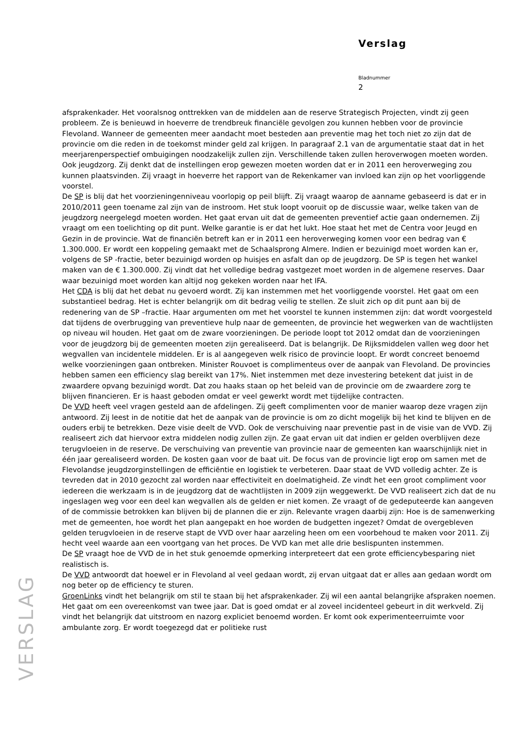Verslag
Bladnummer
2
afsprakenkader. Het vooralsnog onttrekken van de middelen aan de reserve Strategisch Projecten, vindt zij geen probleem. Ze is benieuwd in hoeverre de trendbreuk financiële gevolgen zou kunnen hebben voor de provincie Flevoland. Wanneer de gemeenten meer aandacht moet besteden aan preventie mag het toch niet zo zijn dat de provincie om die reden in de toekomst minder geld zal krijgen. In paragraaf 2.1 van de argumentatie staat dat in het meerjarenperspectief ombuigingen noodzakelijk zullen zijn. Verschillende taken zullen heroverwogen moeten worden. Ook jeugdzorg. Zij denkt dat de instellingen erop gewezen moeten worden dat er in 2011 een heroverweging zou kunnen plaatsvinden. Zij vraagt in hoeverre het rapport van de Rekenkamer van invloed kan zijn op het voorliggende voorstel.
De SP is blij dat het voorzieningenniveau voorlopig op peil blijft. Zij vraagt waarop de aanname gebaseerd is dat er in 2010/2011 geen toename zal zijn van de instroom. Het stuk loopt vooruit op de discussie waar, welke taken van de jeugdzorg neergelegd moeten worden. Het gaat ervan uit dat de gemeenten preventief actie gaan ondernemen. Zij vraagt om een toelichting op dit punt. Welke garantie is er dat het lukt. Hoe staat het met de Centra voor Jeugd en Gezin in de provincie. Wat de financiën betreft kan er in 2011 een heroverweging komen voor een bedrag van € 1.300.000. Er wordt een koppeling gemaakt met de Schaalsprong Almere. Indien er bezuinigd moet worden kan er, volgens de SP -fractie, beter bezuinigd worden op huisjes en asfalt dan op de jeugdzorg. De SP is tegen het wankel maken van de € 1.300.000. Zij vindt dat het volledige bedrag vastgezet moet worden in de algemene reserves. Daar waar bezuinigd moet worden kan altijd nog gekeken worden naar het IFA.
Het CDA is blij dat het debat nu gevoerd wordt. Zij kan instemmen met het voorliggende voorstel. Het gaat om een substantieel bedrag. Het is echter belangrijk om dit bedrag veilig te stellen. Ze sluit zich op dit punt aan bij de redenering van de SP –fractie. Haar argumenten om met het voorstel te kunnen instemmen zijn: dat wordt voorgesteld dat tijdens de overbrugging van preventieve hulp naar de gemeenten, de provincie het wegwerken van de wachtlijsten op niveau wil houden. Het gaat om de zware voorzieningen. De periode loopt tot 2012 omdat dan de voorzieningen voor de jeugdzorg bij de gemeenten moeten zijn gerealiseerd. Dat is belangrijk. De Rijksmiddelen vallen weg door het wegvallen van incidentele middelen. Er is al aangegeven welk risico de provincie loopt. Er wordt concreet benoemd welke voorzieningen gaan ontbreken. Minister Rouvoet is complimenteus over de aanpak van Flevoland. De provincies hebben samen een efficiency slag bereikt van 17%. Niet instemmen met deze investering betekent dat juist in de zwaardere opvang bezuinigd wordt. Dat zou haaks staan op het beleid van de provincie om de zwaardere zorg te blijven financieren. Er is haast geboden omdat er veel gewerkt wordt met tijdelijke contracten.
De VVD heeft veel vragen gesteld aan de afdelingen. Zij geeft complimenten voor de manier waarop deze vragen zijn antwoord. Zij leest in de notitie dat het de aanpak van de provincie is om zo dicht mogelijk bij het kind te blijven en de ouders erbij te betrekken. Deze visie deelt de VVD. Ook de verschuiving naar preventie past in de visie van de VVD. Zij realiseert zich dat hiervoor extra middelen nodig zullen zijn. Ze gaat ervan uit dat indien er gelden overblijven deze terugvloeien in de reserve. De verschuiving van preventie van provincie naar de gemeenten kan waarschijnlijk niet in één jaar gerealiseerd worden. De kosten gaan voor de baat uit. De focus van de provincie ligt erop om samen met de Flevolandse jeugdzorginstellingen de efficiëntie en logistiek te verbeteren. Daar staat de VVD volledig achter. Ze is tevreden dat in 2010 gezocht zal worden naar effectiviteit en doelmatigheid. Ze vindt het een groot compliment voor iedereen die werkzaam is in de jeugdzorg dat de wachtlijsten in 2009 zijn weggewerkt. De VVD realiseert zich dat de nu ingeslagen weg voor een deel kan wegvallen als de gelden er niet komen. Ze vraagt of de gedeputeerde kan aangeven of de commissie betrokken kan blijven bij de plannen die er zijn. Relevante vragen daarbij zijn: Hoe is de samenwerking met de gemeenten, hoe wordt het plan aangepakt en hoe worden de budgetten ingezet? Omdat de overgebleven gelden terugvloeien in de reserve stapt de VVD over haar aarzeling heen om een voorbehoud te maken voor 2011. Zij hecht veel waarde aan een voortgang van het proces. De VVD kan met alle drie beslispunten instemmen.
De SP vraagt hoe de VVD de in het stuk genoemde opmerking interpreteert dat een grote efficiencybesparing niet realistisch is.
De VVD antwoordt dat hoewel er in Flevoland al veel gedaan wordt, zij ervan uitgaat dat er alles aan gedaan wordt om nog beter op de efficiency te sturen.
GroenLinks vindt het belangrijk om stil te staan bij het afsprakenkader. Zij wil een aantal belangrijke afspraken noemen. Het gaat om een overeenkomst van twee jaar. Dat is goed omdat er al zoveel incidenteel gebeurt in dit werkveld. Zij vindt het belangrijk dat uitstroom en nazorg expliciet benoemd worden. Er komt ook experimenteerruimte voor ambulante zorg. Er wordt toegezegd dat er politieke rust
VERSLAG